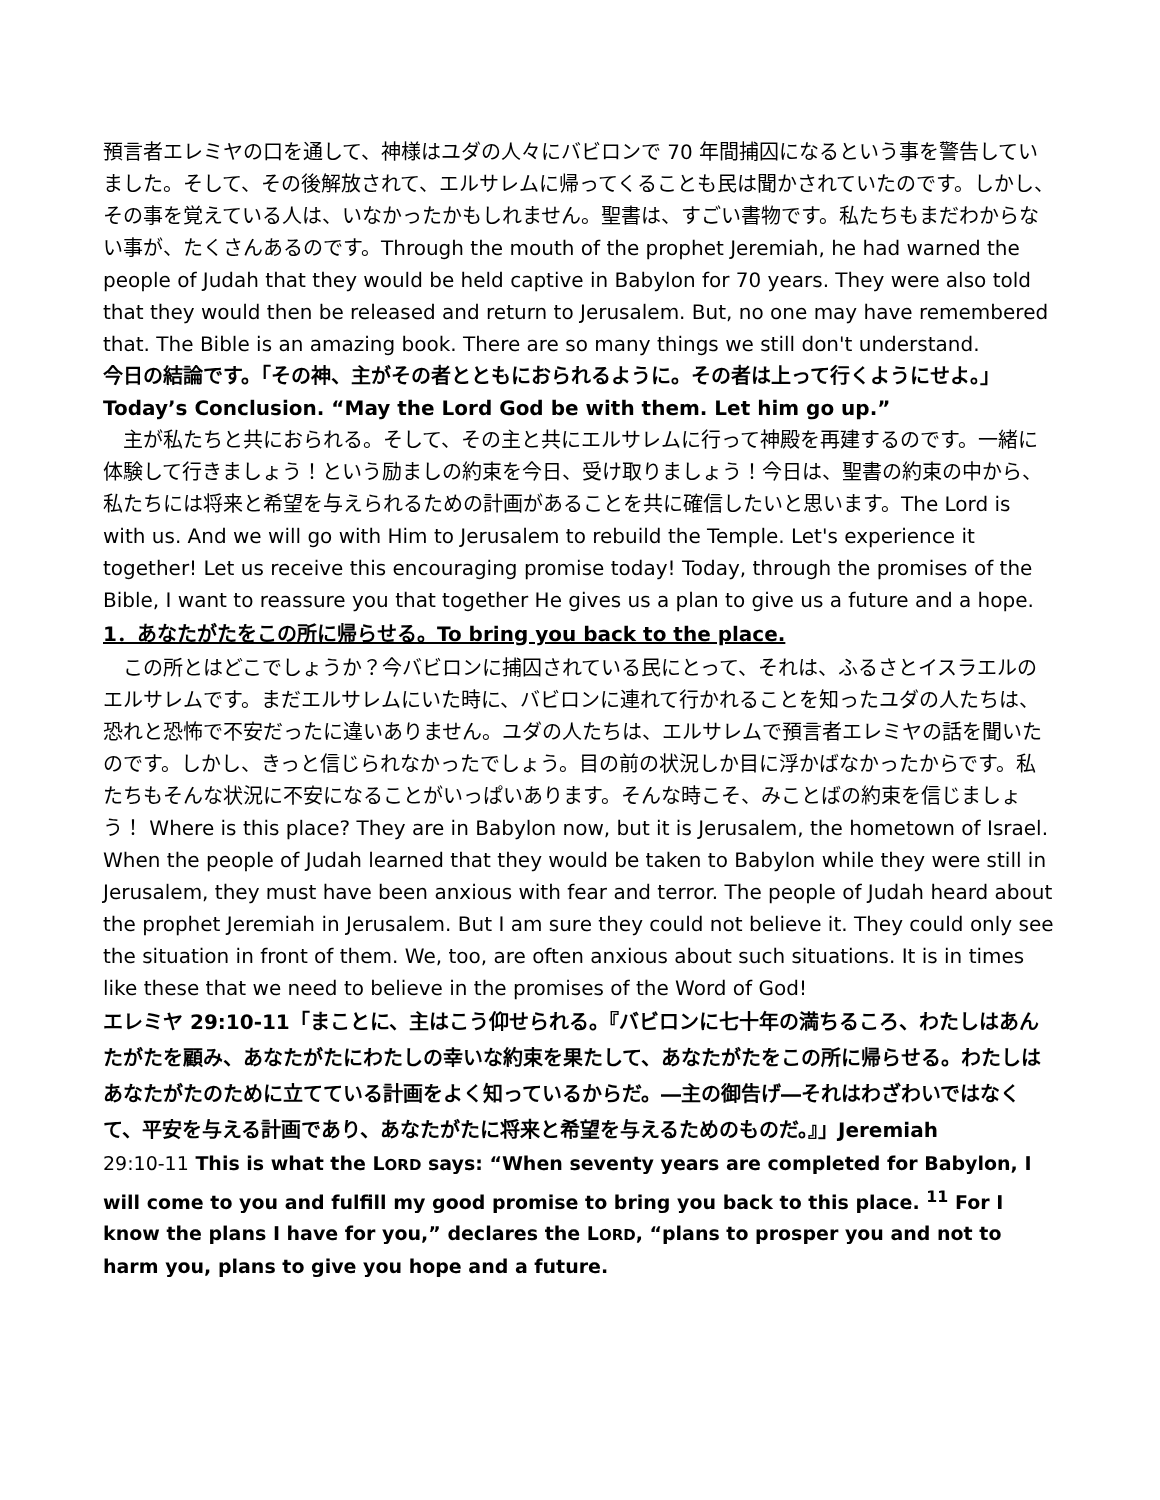預言者エレミヤの口を通して、神様はユダの人々にバビロンで 70 年間捕囚になるという事を警告していました。そして、その後解放されて、エルサレムに帰ってくることも民は聞かされていたのです。しかし、その事を覚えている人は、いなかったかもしれません。聖書は、すごい書物です。私たちもまだわからない事が、たくさんあるのです。Through the mouth of the prophet Jeremiah, he had warned the people of Judah that they would be held captive in Babylon for 70 years. They were also told that they would then be released and return to Jerusalem. But, no one may have remembered that. The Bible is an amazing book. There are so many things we still don't understand.
今日の結論です。「その神、主がその者とともにおられるように。その者は上って行くようにせよ。」
Today’s Conclusion. “May the Lord God be with them. Let him go up.”
主が私たちと共におられる。そして、その主と共にエルサレムに行って神殿を再建するのです。一緒に体験して行きましょう！という励ましの約束を今日、受け取りましょう！今日は、聖書の約束の中から、私たちには将来と希望を与えられるための計画があることを共に確信したいと思います。The Lord is with us. And we will go with Him to Jerusalem to rebuild the Temple. Let's experience it together! Let us receive this encouraging promise today! Today, through the promises of the Bible, I want to reassure you that together He gives us a plan to give us a future and a hope.
1．あなたがたをこの所に帰らせる。To bring you back to the place.
この所とはどこでしょうか？今バビロンに捕囚されている民にとって、それは、ふるさとイスラエルのエルサレムです。まだエルサレムにいた時に、バビロンに連れて行かれることを知ったユダの人たちは、恐れと恐怖で不安だったに違いありません。ユダの人たちは、エルサレムで預言者エレミヤの話を聞いたのです。しかし、きっと信じられなかったでしょう。目の前の状況しか目に浮かばなかったからです。私たちもそんな状況に不安になることがいっぱいあります。そんな時こそ、みことばの約束を信じましょう！ Where is this place? They are in Babylon now, but it is Jerusalem, the hometown of Israel. When the people of Judah learned that they would be taken to Babylon while they were still in Jerusalem, they must have been anxious with fear and terror. The people of Judah heard about the prophet Jeremiah in Jerusalem. But I am sure they could not believe it. They could only see the situation in front of them. We, too, are often anxious about such situations. It is in times like these that we need to believe in the promises of the Word of God!
エレミヤ 29:10-11「まことに、主はこう仰せられる。『バビロンに七十年の満ちるころ、わたしはあんたがたを顧み、あなたがたにわたしの幸いな約束を果たして、あなたがたをこの所に帰らせる。わたしはあなたがたのために立てている計画をよく知っているからだ。―主の御告げ―それはわざわいではなくて、平安を与える計画であり、あなたがたに将来と希望を与えるためのものだ。』」Jeremiah
29:10-11 This is what the LORD says: “When seventy years are completed for Babylon, I will come to you and fulfill my good promise to bring you back to this place. <sup>11</sup> For I know the plans I have for you,” declares the LORD, “plans to prosper you and not to harm you, plans to give you hope and a future.